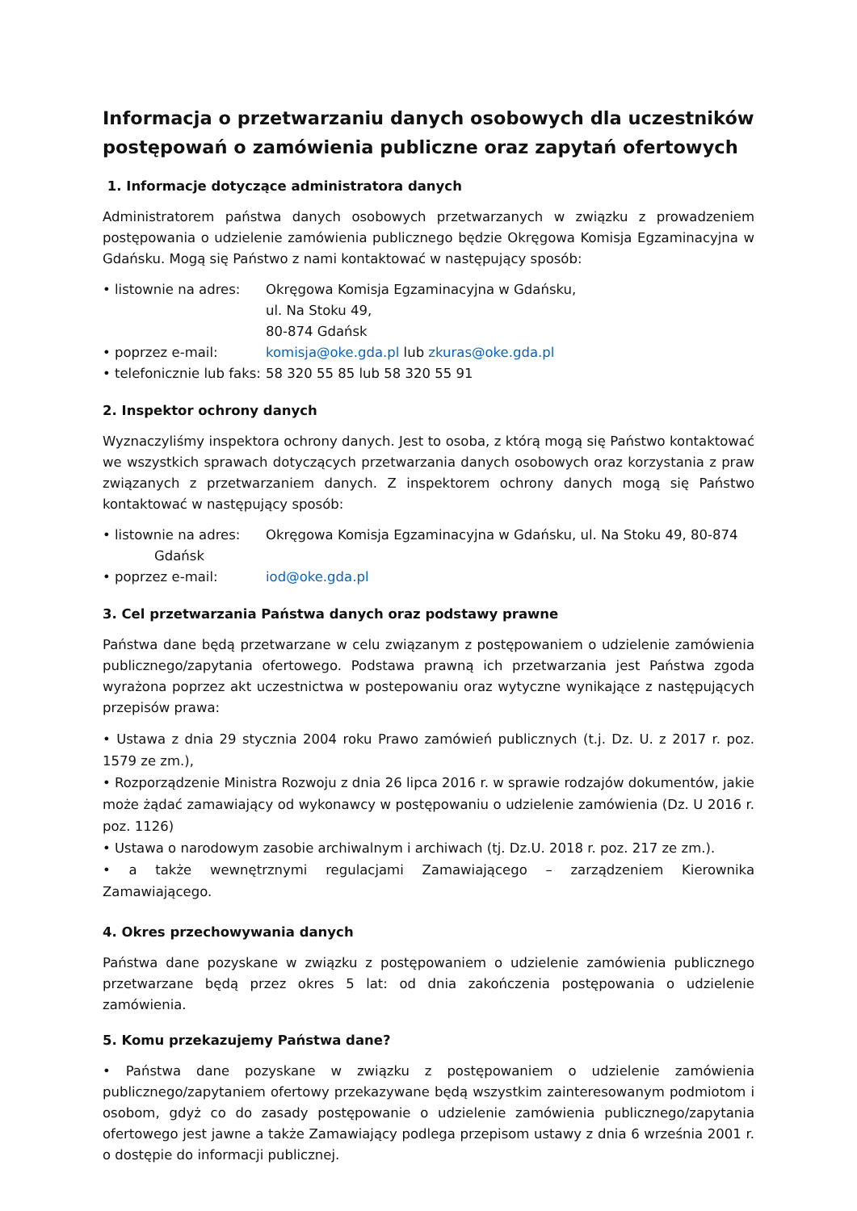Informacja o przetwarzaniu danych osobowych dla uczestników postępowań o zamówienia publiczne oraz zapytań ofertowych
1. Informacje dotyczące administratora danych
Administratorem państwa danych osobowych przetwarzanych w związku z prowadzeniem postępowania o udzielenie zamówienia publicznego będzie Okręgowa Komisja Egzaminacyjna w Gdańsku. Mogą się Państwo z nami kontaktować w następujący sposób:
• listownie na adres:
Okręgowa Komisja Egzaminacyjna w Gdańsku,
ul. Na Stoku 49,
80-874 Gdańsk
• poprzez e-mail: komisja@oke.gda.pl lub zkuras@oke.gda.pl
• telefonicznie lub faks:
58 320 55 85 lub 58 320 55 91
2. Inspektor ochrony danych
Wyznaczyliśmy inspektora ochrony danych. Jest to osoba, z którą mogą się Państwo kontaktować we wszystkich sprawach dotyczących przetwarzania danych osobowych oraz korzystania z praw związanych z przetwarzaniem danych. Z inspektorem ochrony danych mogą się Państwo kontaktować w następujący sposób:
• listownie na adres:
Okręgowa Komisja Egzaminacyjna w Gdańsku, ul. Na Stoku 49, 80-874
Gdańsk
• poprzez e-mail: iod@oke.gda.pl
3. Cel przetwarzania Państwa danych oraz podstawy prawne
Państwa dane będą przetwarzane w celu związanym z postępowaniem o udzielenie zamówienia publicznego/zapytania ofertowego. Podstawa prawną ich przetwarzania jest Państwa zgoda wyrażona poprzez akt uczestnictwa w postepowaniu oraz wytyczne wynikające z następujących przepisów prawa:
• Ustawa z dnia 29 stycznia 2004 roku Prawo zamówień publicznych (t.j. Dz. U. z 2017 r. poz. 1579 ze zm.),
• Rozporządzenie Ministra Rozwoju z dnia 26 lipca 2016 r. w sprawie rodzajów dokumentów, jakie może żądać zamawiający od wykonawcy w postępowaniu o udzielenie zamówienia (Dz. U 2016 r. poz. 1126)
• Ustawa o narodowym zasobie archiwalnym i archiwach (tj. Dz.U. 2018 r. poz. 217 ze zm.).
• a także wewnętrznymi regulacjami Zamawiającego – zarządzeniem Kierownika Zamawiającego.
4. Okres przechowywania danych
Państwa dane pozyskane w związku z postępowaniem o udzielenie zamówienia publicznego przetwarzane będą przez okres 5 lat: od dnia zakończenia postępowania o udzielenie zamówienia.
5. Komu przekazujemy Państwa dane?
• Państwa dane pozyskane w związku z postępowaniem o udzielenie zamówienia publicznego/zapytaniem ofertowy przekazywane będą wszystkim zainteresowanym podmiotom i osobom, gdyż co do zasady postępowanie o udzielenie zamówienia publicznego/zapytania ofertowego jest jawne a także Zamawiający podlega przepisom ustawy z dnia 6 września 2001 r. o dostępie do informacji publicznej.